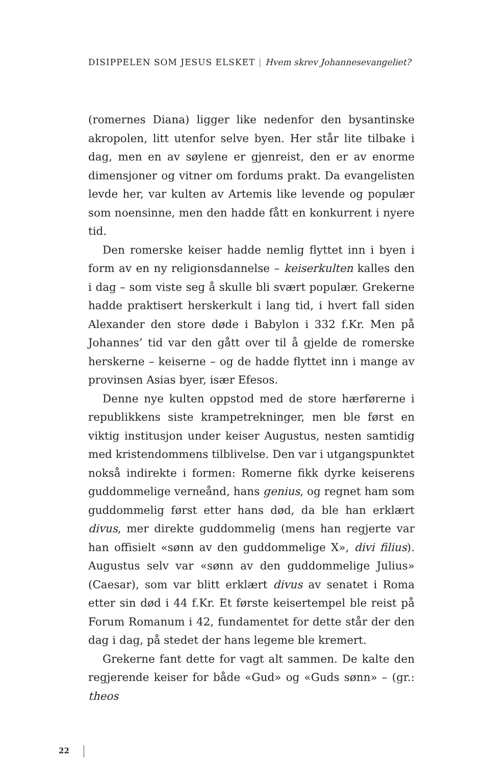DISIPPELEN SOM JESUS ELSKET | Hvem skrev Johannesevangeliet?
(romernes Diana) ligger like nedenfor den bysantinske akropolen, litt utenfor selve byen. Her står lite tilbake i dag, men en av søylene er gjenreist, den er av enorme dimensjoner og vitner om fordums prakt. Da evangelisten levde her, var kulten av Artemis like levende og populær som noensinne, men den hadde fått en konkurrent i nyere tid.
Den romerske keiser hadde nemlig flyttet inn i byen i form av en ny religionsdannelse – keiserkulten kalles den i dag – som viste seg å skulle bli svært populær. Grekerne hadde praktisert herskerkult i lang tid, i hvert fall siden Alexander den store døde i Babylon i 332 f.Kr. Men på Johannes’ tid var den gått over til å gjelde de romerske herskerne – keiserne – og de hadde flyttet inn i mange av provinsen Asias byer, især Efesos.
Denne nye kulten oppstod med de store hærførerne i republikkens siste krampetrekninger, men ble først en viktig institusjon under keiser Augustus, nesten samtidig med kristendommens tilblivelse. Den var i utgangspunktet nokså indirekte i formen: Romerne fikk dyrke keiserens guddommelige verneånd, hans genius, og regnet ham som guddommelig først etter hans død, da ble han erklært divus, mer direkte guddommelig (mens han regjerte var han offisielt «sønn av den guddommelige X», divi filius). Augustus selv var «sønn av den guddommelige Julius» (Caesar), som var blitt erklært divus av senatet i Roma etter sin død i 44 f.Kr. Et første keisertempel ble reist på Forum Romanum i 42, fundamentet for dette står der den dag i dag, på stedet der hans legeme ble kremert.
Grekerne fant dette for vagt alt sammen. De kalte den regjerende keiser for både «Gud» og «Guds sønn» – (gr.: theos
22